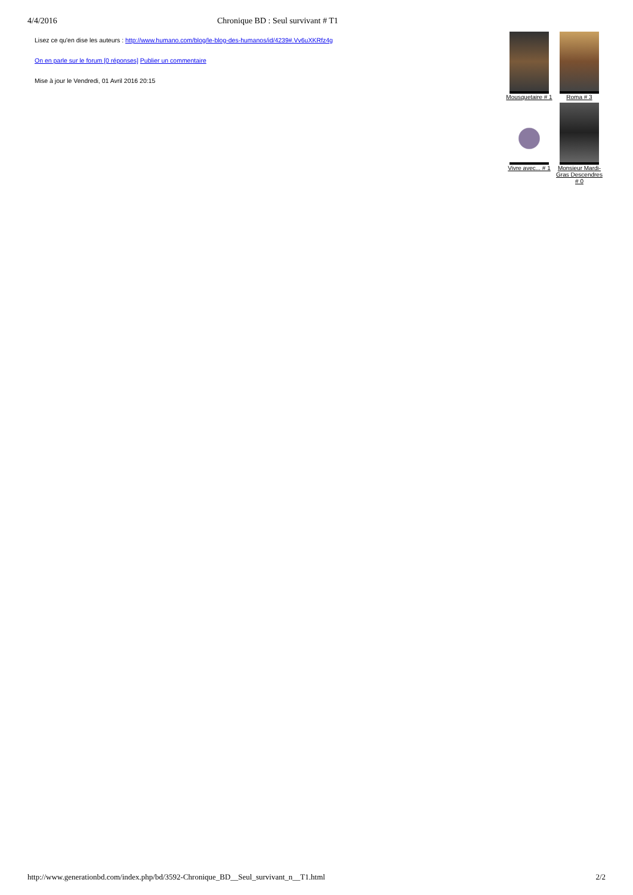4/4/2016 Chronique BD : Seul survivant # T1
Lisez ce qu'en dise les auteurs : http://www.humano.com/blog/le-blog-des-humanos/id/4239#.Vv6uXKRfz4g
On en parle sur le forum [0 réponses] Publier un commentaire
Mise à jour le Vendredi, 01 Avril 2016 20:15
Mousquetaire # 1
Roma # 3
Vivre avec... # 1
Monsieur Mardi-Gras Descendres # 0
http://www.generationbd.com/index.php/bd/3592-Chronique_BD__Seul_survivant_n__T1.html 2/2